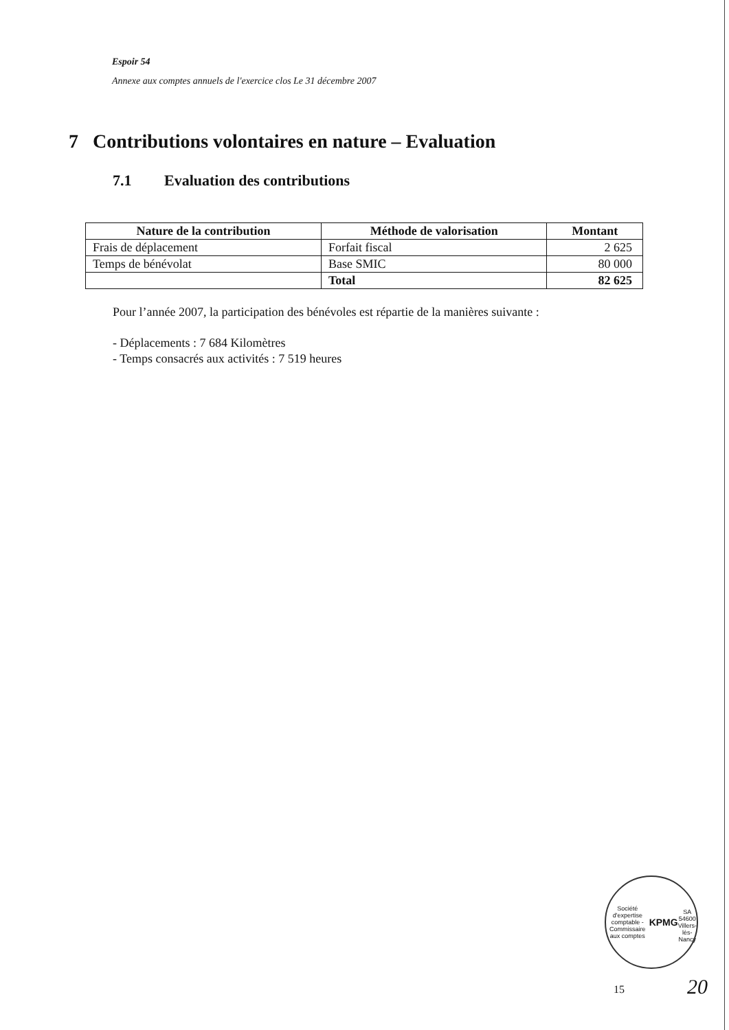Espoir 54
Annexe aux comptes annuels de l'exercice clos Le 31 décembre 2007
7 Contributions volontaires en nature – Evaluation
7.1 Evaluation des contributions
| Nature de la contribution | Méthode de valorisation | Montant |
| --- | --- | --- |
| Frais de déplacement | Forfait fiscal | 2 625 |
| Temps de bénévolat | Base SMIC | 80 000 |
| | Total | 82 625 |
Pour l’année 2007, la participation des bénévoles est répartie de la manières suivante :
- Déplacements : 7 684 Kilomètres
- Temps consacrés aux activités : 7 519 heures
Société d'expertise comptable - Commissaire aux comptes
KPMG
SA
54600 Villers-lès-Nancy
15 20